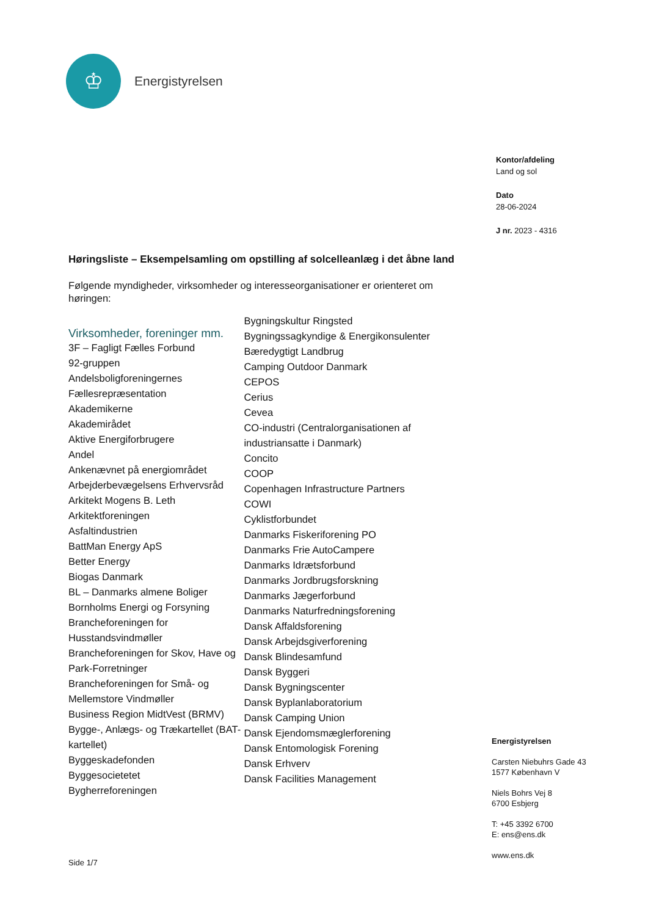♔
Energistyrelsen
Kontor/afdeling
Land og sol
Dato
28-06-2024
J nr. 2023 - 4316
Høringsliste – Eksempelsamling om opstilling af solcelleanlæg i det åbne land
Følgende myndigheder, virksomheder og interesseorganisationer er orienteret om høringen:
Virksomheder, foreninger mm.
3F – Fagligt Fælles Forbund
92-gruppen
Andelsboligforeningernes Fællesrepræsentation
Akademikerne
Akademirådet
Aktive Energiforbrugere
Andel
Ankenævnet på energiområdet
Arbejderbevægelsens Erhvervsråd
Arkitekt Mogens B. Leth
Arkitektforeningen
Asfaltindustrien
BattMan Energy ApS
Better Energy
Biogas Danmark
BL – Danmarks almene Boliger
Bornholms Energi og Forsyning
Brancheforeningen for Husstandsvindmøller
Brancheforeningen for Skov, Have og Park-Forretninger
Brancheforeningen for Små- og Mellemstore Vindmøller
Business Region MidtVest (BRMV)
Bygge-, Anlægs- og Trækartellet (BAT-kartellet)
Byggeskadefonden
Byggesocietetet
Bygherreforeningen
Bygningskultur Ringsted
Bygningssagkyndige & Energikonsulenter
Bæredygtigt Landbrug
Camping Outdoor Danmark
CEPOS
Cerius
Cevea
CO-industri (Centralorganisationen af industriansatte i Danmark)
Concito
COOP
Copenhagen Infrastructure Partners
COWI
Cyklistforbundet
Danmarks Fiskeriforening PO
Danmarks Frie AutoCampere
Danmarks Idrætsforbund
Danmarks Jordbrugsforskning
Danmarks Jægerforbund
Danmarks Naturfredningsforening
Dansk Affaldsforening
Dansk Arbejdsgiverforening
Dansk Blindesamfund
Dansk Byggeri
Dansk Bygningscenter
Dansk Byplanlaboratorium
Dansk Camping Union
Dansk Ejendomsmæglerforening
Dansk Entomologisk Forening
Dansk Erhverv
Dansk Facilities Management
Energistyrelsen
Carsten Niebuhrs Gade 43
1577 København V
Niels Bohrs Vej 8
6700 Esbjerg
T: +45 3392 6700
E: ens@ens.dk
www.ens.dk
Side 1/7